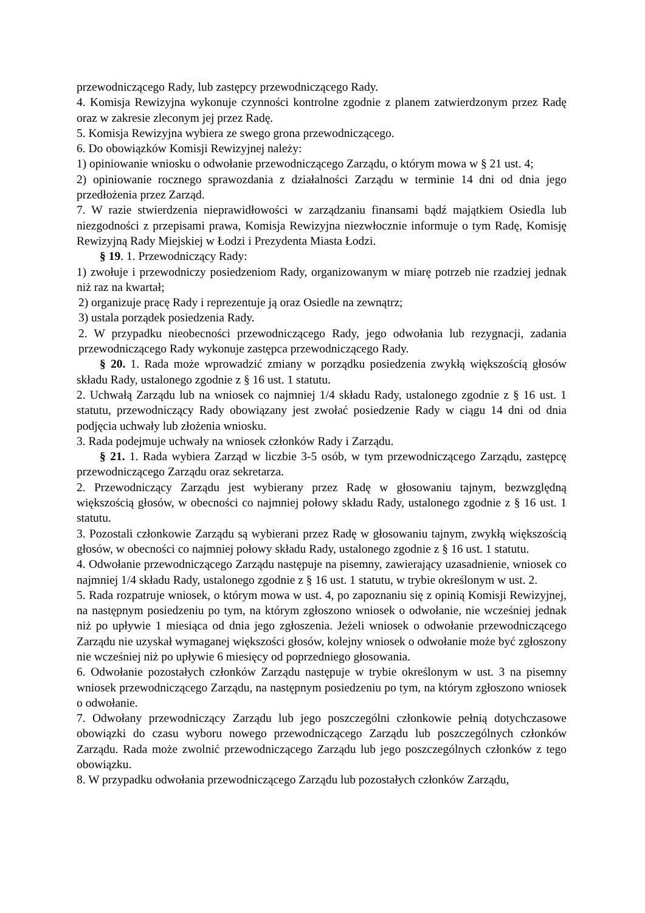przewodniczącego Rady, lub zastępcy przewodniczącego Rady.
4. Komisja Rewizyjna wykonuje czynności kontrolne zgodnie z planem zatwierdzonym przez Radę oraz w zakresie zleconym jej przez Radę.
5. Komisja Rewizyjna wybiera ze swego grona przewodniczącego.
6. Do obowiązków Komisji Rewizyjnej należy:
1) opiniowanie wniosku o odwołanie przewodniczącego Zarządu, o którym mowa w § 21 ust. 4;
2) opiniowanie rocznego sprawozdania z działalności Zarządu w terminie 14 dni od dnia jego przedłożenia przez Zarząd.
7. W razie stwierdzenia nieprawidłowości w zarządzaniu finansami bądź majątkiem Osiedla lub niezgodności z przepisami prawa, Komisja Rewizyjna niezwłocznie informuje o tym Radę, Komisję Rewizyjną Rady Miejskiej w Łodzi i Prezydenta Miasta Łodzi.
§ 19. 1. Przewodniczący Rady:
1) zwołuje i przewodniczy posiedzeniom Rady, organizowanym w miarę potrzeb nie rzadziej jednak niż raz na kwartał;
2) organizuje pracę Rady i reprezentuje ją oraz Osiedle na zewnątrz;
3) ustala porządek posiedzenia Rady.
2. W przypadku nieobecności przewodniczącego Rady, jego odwołania lub rezygnacji, zadania przewodniczącego Rady wykonuje zastępca przewodniczącego Rady.
§ 20. 1. Rada może wprowadzić zmiany w porządku posiedzenia zwykłą większością głosów składu Rady, ustalonego zgodnie z § 16 ust. 1 statutu.
2. Uchwałą Zarządu lub na wniosek co najmniej 1/4 składu Rady, ustalonego zgodnie z § 16 ust. 1 statutu, przewodniczący Rady obowiązany jest zwołać posiedzenie Rady w ciągu 14 dni od dnia podjęcia uchwały lub złożenia wniosku.
3. Rada podejmuje uchwały na wniosek członków Rady i Zarządu.
§ 21. 1. Rada wybiera Zarząd w liczbie 3-5 osób, w tym przewodniczącego Zarządu, zastępcę przewodniczącego Zarządu oraz sekretarza.
2. Przewodniczący Zarządu jest wybierany przez Radę w głosowaniu tajnym, bezwzględną większością głosów, w obecności co najmniej połowy składu Rady, ustalonego zgodnie z § 16 ust. 1 statutu.
3. Pozostali członkowie Zarządu są wybierani przez Radę w głosowaniu tajnym, zwykłą większością głosów, w obecności co najmniej połowy składu Rady, ustalonego zgodnie z § 16 ust. 1 statutu.
4. Odwołanie przewodniczącego Zarządu następuje na pisemny, zawierający uzasadnienie, wniosek co najmniej 1/4 składu Rady, ustalonego zgodnie z § 16 ust. 1 statutu, w trybie określonym w ust. 2.
5. Rada rozpatruje wniosek, o którym mowa w ust. 4, po zapoznaniu się z opinią Komisji Rewizyjnej, na następnym posiedzeniu po tym, na którym zgłoszono wniosek o odwołanie, nie wcześniej jednak niż po upływie 1 miesiąca od dnia jego zgłoszenia. Jeżeli wniosek o odwołanie przewodniczącego Zarządu nie uzyskał wymaganej większości głosów, kolejny wniosek o odwołanie może być zgłoszony nie wcześniej niż po upływie 6 miesięcy od poprzedniego głosowania.
6. Odwołanie pozostałych członków Zarządu następuje w trybie określonym w ust. 3 na pisemny wniosek przewodniczącego Zarządu, na następnym posiedzeniu po tym, na którym zgłoszono wniosek o odwołanie.
7. Odwołany przewodniczący Zarządu lub jego poszczególni członkowie pełnią dotychczasowe obowiązki do czasu wyboru nowego przewodniczącego Zarządu lub poszczególnych członków Zarządu. Rada może zwolnić przewodniczącego Zarządu lub jego poszczególnych członków z tego obowiązku.
8. W przypadku odwołania przewodniczącego Zarządu lub pozostałych członków Zarządu,